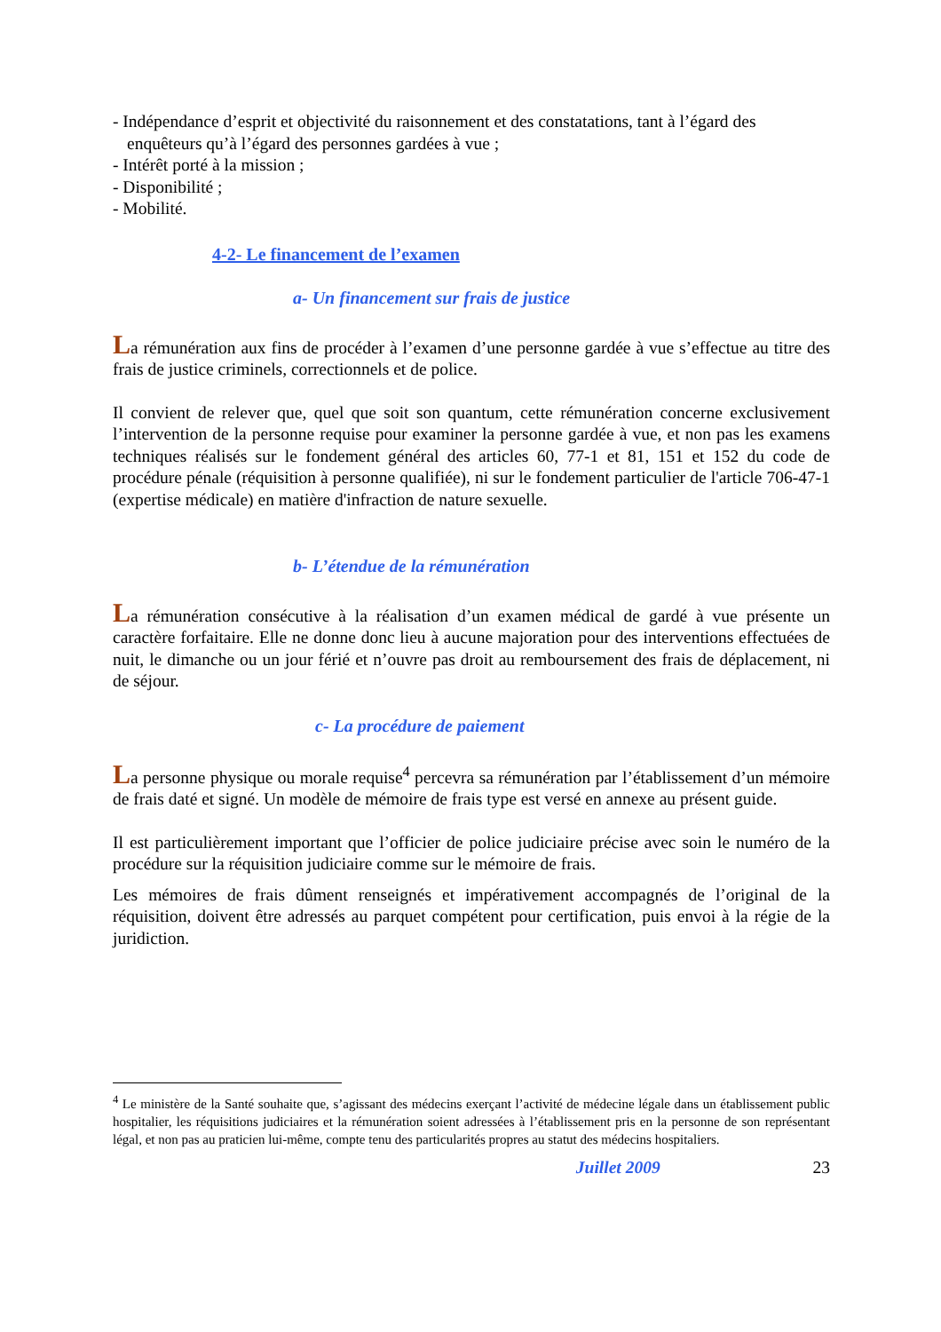- Indépendance d’esprit et objectivité du raisonnement et des constatations, tant à l’égard des enquêteurs qu’à l’égard des personnes gardées à vue ;
- Intérêt porté à la mission ;
- Disponibilité ;
- Mobilité.
4-2- Le financement de l’examen
a- Un financement sur frais de justice
La rémunération aux fins de procéder à l’examen d’une personne gardée à vue s’effectue au titre des frais de justice criminels, correctionnels et de police.
Il convient de relever que, quel que soit son quantum, cette rémunération concerne exclusivement l’intervention de la personne requise pour examiner la personne gardée à vue, et non pas les examens techniques réalisés sur le fondement général des articles 60, 77-1 et 81, 151 et 152 du code de procédure pénale (réquisition à personne qualifiée), ni sur le fondement particulier de l'article 706-47-1 (expertise médicale) en matière d'infraction de nature sexuelle.
b- L’étendue de la rémunération
La rémunération consécutive à la réalisation d’un examen médical de gardé à vue présente un caractère forfaitaire. Elle ne donne donc lieu à aucune majoration pour des interventions effectuées de nuit, le dimanche ou un jour férié et n’ouvre pas droit au remboursement des frais de déplacement, ni de séjour.
c- La procédure de paiement
La personne physique ou morale requise<sup>4</sup> percevra sa rémunération par l’établissement d’un mémoire de frais daté et signé. Un modèle de mémoire de frais type est versé en annexe au présent guide.
Il est particulièrement important que l’officier de police judiciaire précise avec soin le numéro de la procédure sur la réquisition judiciaire comme sur le mémoire de frais.
Les mémoires de frais dûment renseignés et impérativement accompagnés de l’original de la réquisition, doivent être adressés au parquet compétent pour certification, puis envoi à la régie de la juridiction.
<sup>4</sup> Le ministère de la Santé souhaite que, s’agissant des médecins exerçant l’activité de médecine légale dans un établissement public hospitalier, les réquisitions judiciaires et la rémunération soient adressées à l’établissement pris en la personne de son représentant légal, et non pas au praticien lui-même, compte tenu des particularités propres au statut des médecins hospitaliers.
Juillet 2009 23